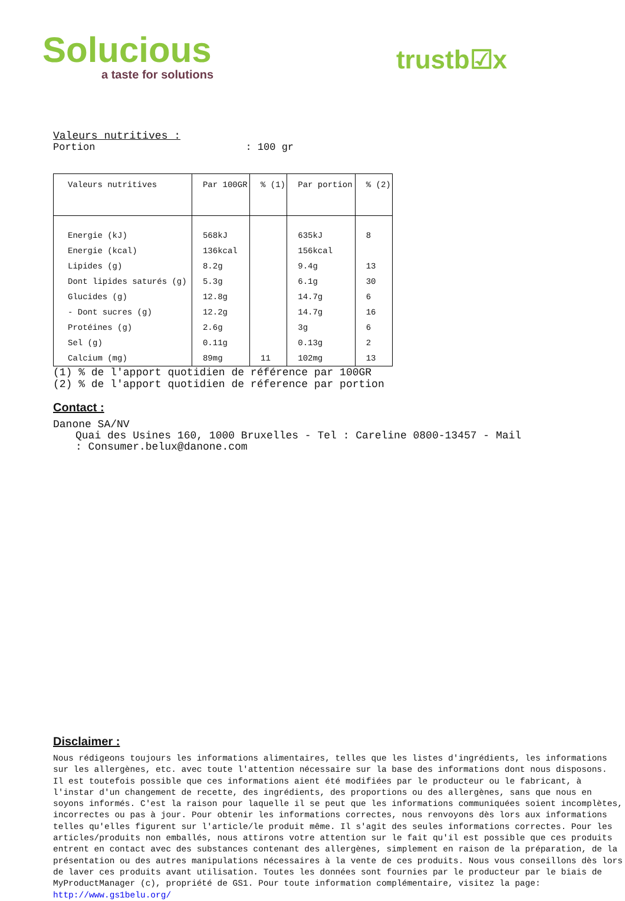Solucious
a taste for solutions
trustb☑x
Valeurs nutritives :
Portion: 100 gr
| Valeurs nutritives | Par 100GR | % (1) | Par portion | % (2) |
| --- | --- | --- | --- | --- |
| Energie (kJ) | 568kJ | | 635kJ | 8 |
| Energie (kcal) | 136kcal | | 156kcal | |
| Lipides (g) | 8.2g | | 9.4g | 13 |
| Dont lipides saturés (g) | 5.3g | | 6.1g | 30 |
| Glucides (g) | 12.8g | | 14.7g | 6 |
| - Dont sucres (g) | 12.2g | | 14.7g | 16 |
| Protéines (g) | 2.6g | | 3g | 6 |
| Sel (g) | 0.11g | | 0.13g | 2 |
| Calcium (mg) | 89mg | 11 | 102mg | 13 |
(1) % de l'apport quotidien de référence par 100GR
(2) % de l'apport quotidien de réference par portion
Contact :
Danone SA/NV
Quai des Usines 160, 1000 Bruxelles - Tel : Careline 0800-13457 - Mail
: Consumer.belux@danone.com
Disclaimer :
Nous rédigeons toujours les informations alimentaires, telles que les listes d'ingrédients, les informations sur les allergènes, etc. avec toute l'attention nécessaire sur la base des informations dont nous disposons.
Il est toutefois possible que ces informations aient été modifiées par le producteur ou le fabricant, à l'instar d'un changement de recette, des ingrédients, des proportions ou des allergènes, sans que nous en soyons informés. C'est la raison pour laquelle il se peut que les informations communiquées soient incomplètes, incorrectes ou pas à jour. Pour obtenir les informations correctes, nous renvoyons dès lors aux informations telles qu'elles figurent sur l'article/le produit même. Il s'agit des seules informations correctes. Pour les articles/produits non emballés, nous attirons votre attention sur le fait qu'il est possible que ces produits entrent en contact avec des substances contenant des allergènes, simplement en raison de la préparation, de la présentation ou des autres manipulations nécessaires à la vente de ces produits. Nous vous conseillons dès lors de laver ces produits avant utilisation. Toutes les données sont fournies par le producteur par le biais de MyProductManager (c), propriété de GS1. Pour toute information complémentaire, visitez la page: http://www.gs1belu.org/